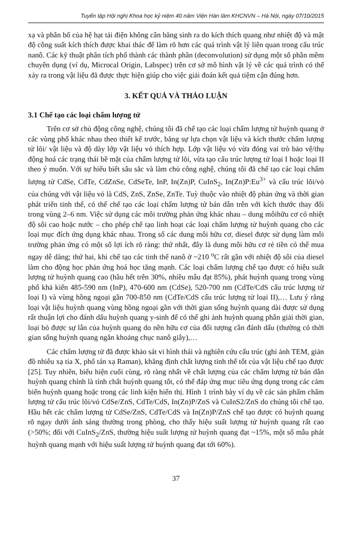Tuyển tập Hội nghị Khoa học kỷ niệm 40 năm Viện Hàn lâm KHCNVN – Hà Nội, ngày 07/10/2015
xạ và phân bố của hệ hạt tải điện không cân bằng sinh ra do kích thích quang như nhiệt độ và mật độ công suất kích thích được khai thác để làm rõ hơn các quá trình vật lý liên quan trong cấu trúc nanô. Các kỹ thuật phân tích phổ thành các thành phần (deconvolution) sử dụng một số phần mềm chuyên dụng (ví dụ, Microcal Origin, Labspec) trên cơ sở mô hình vật lý về các quá trình có thể xảy ra trong vật liệu đã được thực hiện giúp cho việc giải đoán kết quả tiệm cận đúng hơn.
3. KẾT QUẢ VÀ THẢO LUẬN
3.1 Chế tạo các loại chấm lượng tử
Trên cơ sở chủ động công nghệ, chúng tôi đã chế tạo các loại chấm lượng tử huỳnh quang ở các vùng phổ khác nhau theo thiết kế trước, bằng sự lựa chọn vật liệu và kích thước chấm lượng tử lõi/ vật liệu và độ dày lớp vật liệu vỏ thích hợp. Lớp vật liệu vỏ vừa đóng vai trò bảo vệ/thụ động hoá các trạng thái bề mặt của chấm lượng tử lõi, vừa tạo cấu trúc lượng tử loại I hoặc loại II theo ý muốn. Với sự hiểu biết sâu sắc và làm chủ công nghệ, chúng tôi đã chế tạo các loại chấm lượng tử CdSe, CdTe, CdZnSe, CdSeTe, InP, In(Zn)P, CuInS<sub>2</sub>, In(Zn)P:Eu<sup>3+</sup> và cấu trúc lõi/vỏ của chúng với vật liệu vỏ là CdS, ZnS, ZnSe, ZnTe. Tuỳ thuộc vào nhiệt độ phản ứng và thời gian phát triển tinh thể, có thể chế tạo các loại chấm lượng tử bán dẫn trên với kích thước thay đổi trong vùng 2–6 nm. Việc sử dụng các môi trường phản ứng khác nhau – dung môihữu cơ có nhiệt độ sôi cao hoặc nước – cho phép chế tạo linh hoạt các loại chấm lượng tử huỳnh quang cho các loại mục đích ứng dụng khác nhau. Trong số các dung môi hữu cơ, diesel được sử dụng làm môi trường phản ứng có một số lợi ích rõ ràng: thứ nhất, đây là dung môi hữu cơ rẻ tiền có thể mua ngay dễ dàng; thứ hai, khi chế tạo các tinh thể nanô ở ~210 <sup>o</sup>C rất gần với nhiệt độ sôi của diesel làm cho động học phản ứng hoá học tăng mạnh. Các loại chấm lượng chế tạo được có hiệu suất lượng tử huỳnh quang cao (hầu hết trên 30%, nhiều mẫu đạt 85%), phát huỳnh quang trong vùng phổ khả kiến 485-590 nm (InP), 470-600 nm (CdSe), 520-700 nm (CdTe/CdS cấu trúc lượng tử loại I) và vùng hồng ngoại gần 700-850 nm (CdTe/CdS cấu trúc lượng tử loại II),… Lưu ý rằng loại vật liệu huỳnh quang vùng hồng ngoại gần với thời gian sống huỳnh quang dài được sử dụng rất thuận lợi cho đánh dấu huỳnh quang y-sinh để có thể ghi ảnh huỳnh quang phân giải thời gian, loại bỏ được sự lẫn của huỳnh quang do nền hữu cơ của đối tượng cần đánh dấu (thường có thời gian sống huỳnh quang ngắn khoảng chục nanô giây),…
Các chấm lượng tử đã được khảo sát vi hình thái và nghiên cứu cấu trúc (ghi ảnh TEM, giản đồ nhiễu xạ tia X, phổ tán xạ Raman), khẳng định chất lượng tinh thể tốt của vật liệu chế tạo được [25]. Tuy nhiên, biểu hiện cuối cùng, rõ ràng nhất về chất lượng của các chấm lượng tử bán dẫn huỳnh quang chính là tính chất huỳnh quang tốt, có thể đáp ứng mục tiêu ứng dụng trong các cảm biến huỳnh quang hoặc trong các linh kiện hiển thị. Hình 1 trình bày ví dụ về các sản phẩm chấm lượng tử cấu trúc lõi/vỏ CdSe/ZnS, CdTe/CdS, In(Zn)P/ZnS và CuInS2/ZnS do chúng tôi chế tạo. Hầu hết các chấm lượng tử CdSe/ZnS, CdTe/CdS và In(Zn)P/ZnS chế tạo được có huỳnh quang rõ ngay dưới ánh sáng thường trong phòng, cho thấy hiệu suất lượng tử huỳnh quang rất cao (>50%; đối với CuInS<sub>2</sub>/ZnS, thường hiệu suất lượng tử huỳnh quang đạt ~15%, một số mẫu phát huỳnh quang mạnh với hiệu suất lượng tử huỳnh quang đạt tới 60%).
37